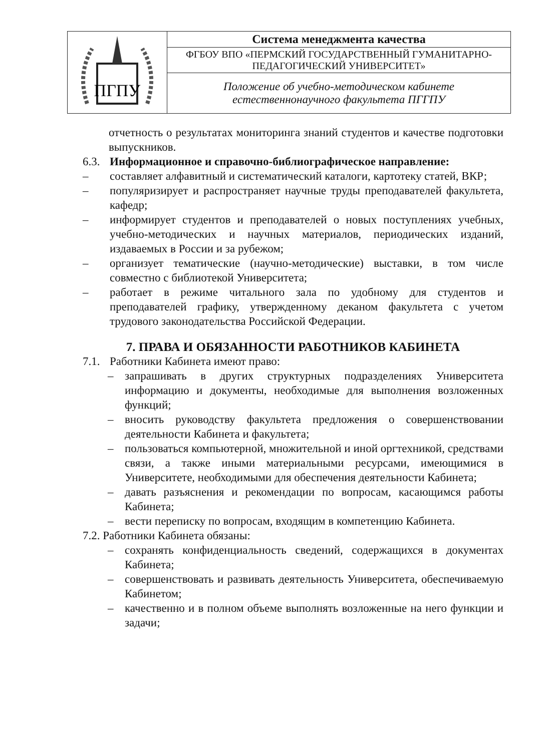| ПГПУ | Система менеджмента качества |
| | ФГБОУ ВПО «ПЕРМСКИЙ ГОСУДАРСТВЕННЫЙ ГУМАНИТАРНО-ПЕДАГОГИЧЕСКИЙ УНИВЕРСИТЕТ» |
| | Положение об учебно-методическом кабинете естественнонаучного факультета ПГГПУ |
отчетность о результатах мониторинга знаний студентов и качестве подготовки выпускников.
6.3. Информационное и справочно-библиографическое направление:
– составляет алфавитный и систематический каталоги, картотеку статей, ВКР;
– популяризирует и распространяет научные труды преподавателей факультета, кафедр;
– информирует студентов и преподавателей о новых поступлениях учебных, учебно-методических и научных материалов, периодических изданий, издаваемых в России и за рубежом;
– организует тематические (научно-методические) выставки, в том числе совместно с библиотекой Университета;
– работает в режиме читального зала по удобному для студентов и преподавателей графику, утвержденному деканом факультета с учетом трудового законодательства Российской Федерации.
7. ПРАВА И ОБЯЗАННОСТИ РАБОТНИКОВ КАБИНЕТА
7.1. Работники Кабинета имеют право:
– запрашивать в других структурных подразделениях Университета информацию и документы, необходимые для выполнения возложенных функций;
– вносить руководству факультета предложения о совершенствовании деятельности Кабинета и факультета;
– пользоваться компьютерной, множительной и иной оргтехникой, средствами связи, а также иными материальными ресурсами, имеющимися в Университете, необходимыми для обеспечения деятельности Кабинета;
– давать разъяснения и рекомендации по вопросам, касающимся работы Кабинета;
– вести переписку по вопросам, входящим в компетенцию Кабинета.
7.2. Работники Кабинета обязаны:
– сохранять конфиденциальность сведений, содержащихся в документах Кабинета;
– совершенствовать и развивать деятельность Университета, обеспечиваемую Кабинетом;
– качественно и в полном объеме выполнять возложенные на него функции и задачи;